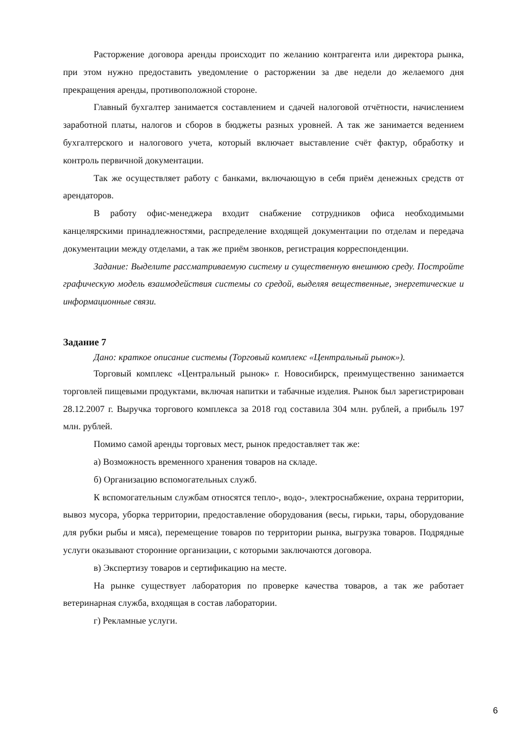Расторжение договора аренды происходит по желанию контрагента или директора рынка, при этом нужно предоставить уведомление о расторжении за две недели до желаемого дня прекращения аренды, противоположной стороне.
Главный бухгалтер занимается составлением и сдачей налоговой отчётности, начислением заработной платы, налогов и сборов в бюджеты разных уровней. А так же занимается ведением бухгалтерского и налогового учета, который включает выставление счёт фактур, обработку и контроль первичной документации.
Так же осуществляет работу с банками, включающую в себя приём денежных средств от арендаторов.
В работу офис-менеджера входит снабжение сотрудников офиса необходимыми канцелярскими принадлежностями, распределение входящей документации по отделам и передача документации между отделами, а так же приём звонков, регистрация корреспонденции.
Задание: Выделите рассматриваемую систему и существенную внешнюю среду. Постройте графическую модель взаимодействия системы со средой, выделяя вещественные, энергетические и информационные связи.
Задание 7
Дано: краткое описание системы (Торговый комплекс «Центральный рынок»).
Торговый комплекс «Центральный рынок» г. Новосибирск, преимущественно занимается торговлей пищевыми продуктами, включая напитки и табачные изделия. Рынок был зарегистрирован 28.12.2007 г. Выручка торгового комплекса за 2018 год составила 304 млн. рублей, а прибыль 197 млн. рублей.
Помимо самой аренды торговых мест, рынок предоставляет так же:
а) Возможность временного хранения товаров на складе.
б) Организацию вспомогательных служб.
К вспомогательным службам относятся тепло-, водо-, электроснабжение, охрана территории, вывоз мусора, уборка территории, предоставление оборудования (весы, гирьки, тары, оборудование для рубки рыбы и мяса), перемещение товаров по территории рынка, выгрузка товаров. Подрядные услуги оказывают сторонние организации, с которыми заключаются договора.
в) Экспертизу товаров и сертификацию на месте.
На рынке существует лаборатория по проверке качества товаров, а так же работает ветеринарная служба, входящая в состав лаборатории.
г) Рекламные услуги.
6